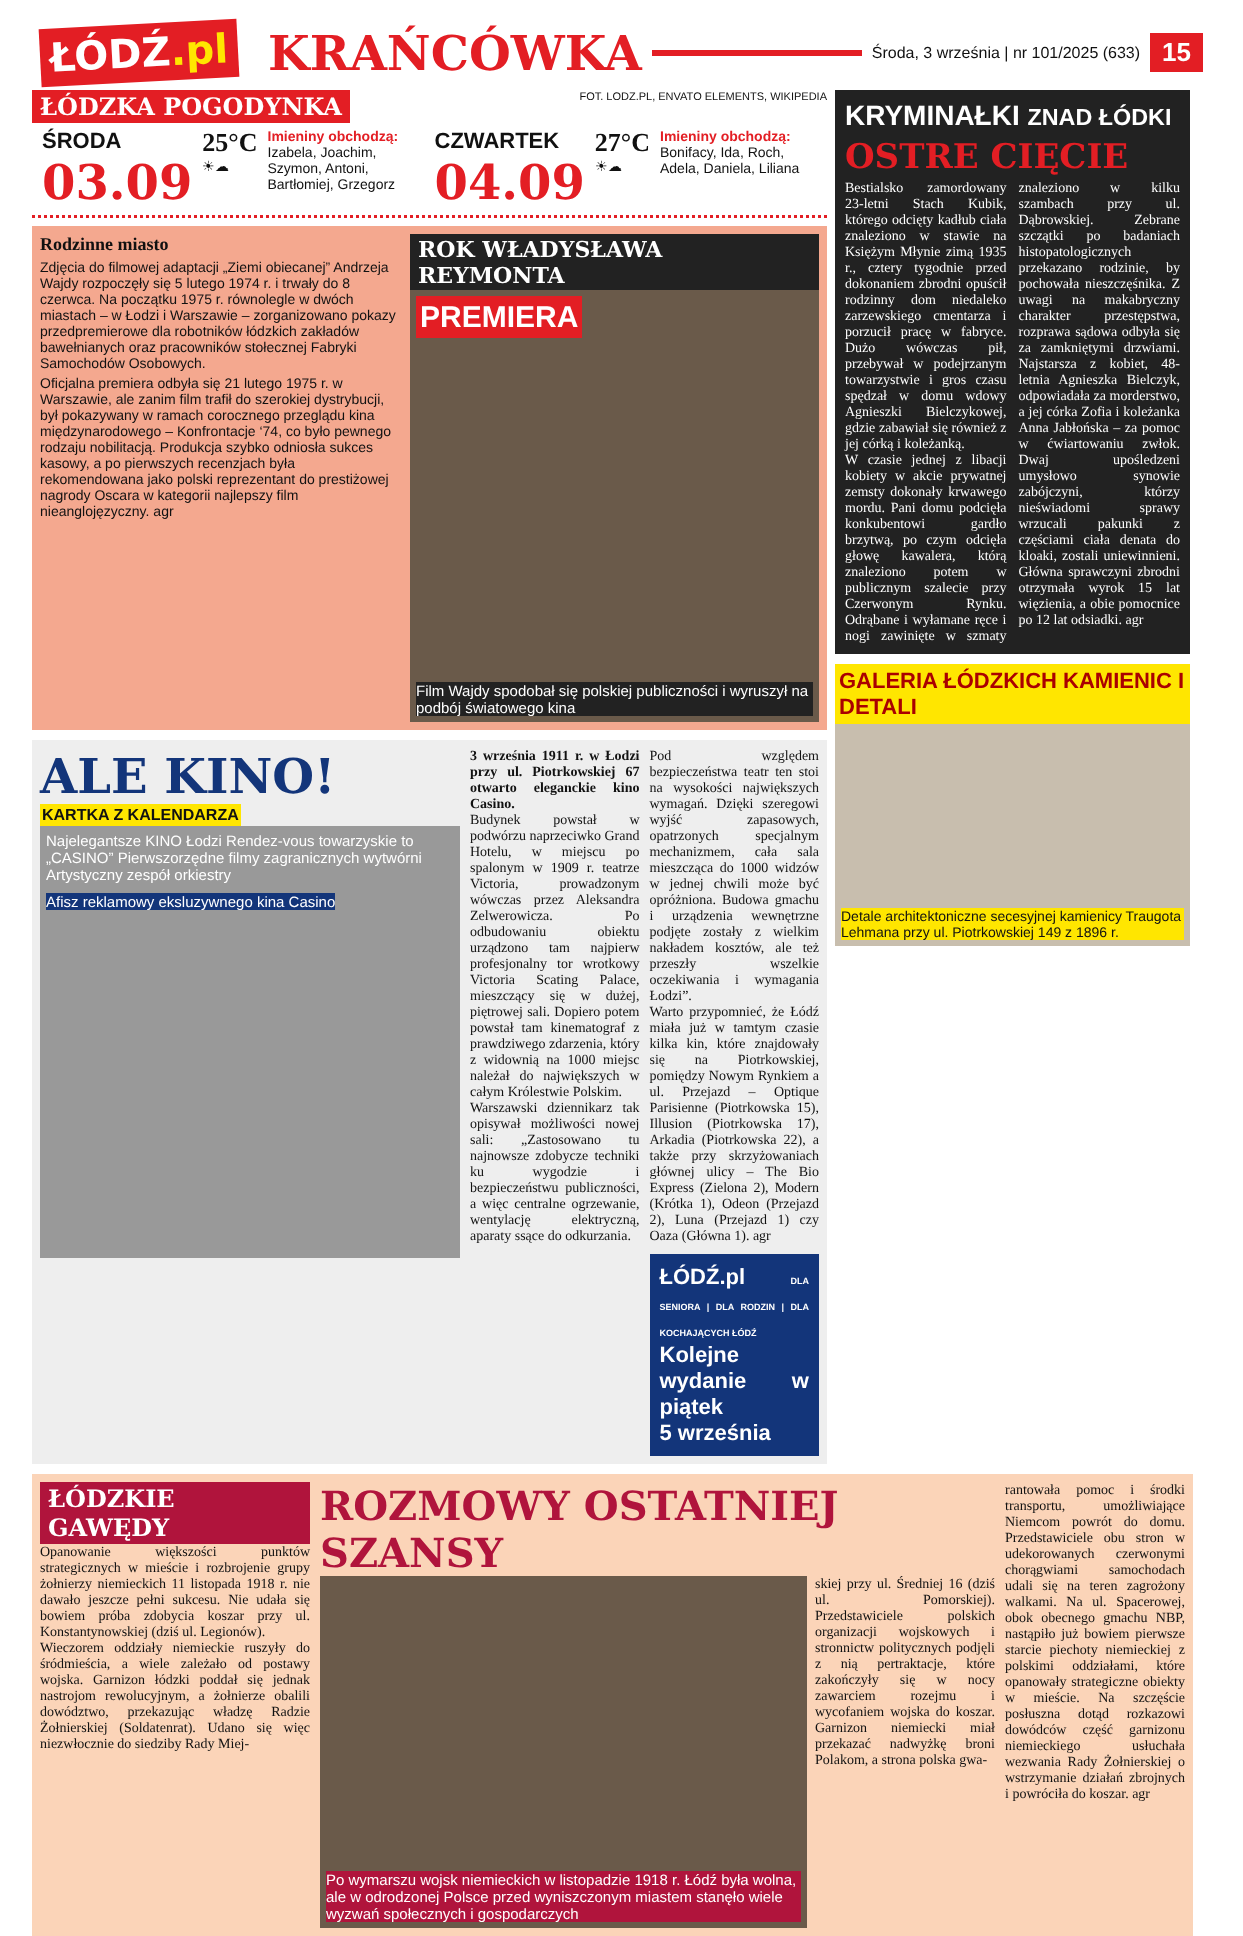ŁÓDŹ.pl
KRAŃCÓWKA
Środa, 3 września | nr 101/2025 (633)
15
ŁÓDZKA POGODYNKA FOT. LODZ.PL, ENVATO ELEMENTS, WIKIPEDIA
ŚRODA
03.09
25°C ☀☁ Imieniny obchodzą:
Izabela, Joachim, Szymon, Antoni, Bartłomiej, Grzegorz
CZWARTEK
04.09
27°C ☀☁ Imieniny obchodzą:
Bonifacy, Ida, Roch, Adela, Daniela, Liliana
Rodzinne miasto
Zdjęcia do filmowej adaptacji „Ziemi obiecanej” Andrzeja Wajdy rozpoczęły się 5 lutego 1974 r. i trwały do 8 czerwca. Na początku 1975 r. równolegle w dwóch miastach – w Łodzi i Warszawie – zorganizowano pokazy przedpremierowe dla robotników łódzkich zakładów bawełnianych oraz pracowników stołecznej Fabryki Samochodów Osobowych.
Oficjalna premiera odbyła się 21 lutego 1975 r. w Warszawie, ale zanim film trafił do szerokiej dystrybucji, był pokazywany w ramach corocznego przeglądu kina międzynarodowego – Konfrontacje ‘74, co było pewnego rodzaju nobilitacją. Produkcja szybko odniosła sukces kasowy, a po pierwszych recenzjach była rekomendowana jako polski reprezentant do prestiżowej nagrody Oscara w kategorii najlepszy film nieanglojęzyczny. agr
ROK WŁADYSŁAWA REYMONTA
PREMIERA
Film Wajdy spodobał się polskiej publiczności i wyruszył na podbój światowego kina
ALE KINO!
KARTKA Z KALENDARZA
Najelegantsze KINO Łodzi Rendez-vous towarzyskie to „CASINO” Pierwszorzędne filmy zagranicznych wytwórni Artystyczny zespół orkiestry
Afisz reklamowy eksluzywnego kina Casino
3 września 1911 r. w Łodzi przy ul. Piotrkowskiej 67 otwarto eleganckie kino Casino.
Budynek powstał w podwórzu naprzeciwko Grand Hotelu, w miejscu po spalonym w 1909 r. teatrze Victoria, prowadzonym wówczas przez Aleksandra Zelwerowicza. Po odbudowaniu obiektu urządzono tam najpierw profesjonalny tor wrotkowy Victoria Scating Palace, mieszczący się w dużej, piętrowej sali. Dopiero potem powstał tam kinematograf z prawdziwego zdarzenia, który z widownią na 1000 miejsc należał do największych w całym Królestwie Polskim.
Warszawski dziennikarz tak opisywał możliwości nowej sali: „Zastosowano tu najnowsze zdobycze techniki ku wygodzie i bezpieczeństwu publiczności, a więc centralne ogrzewanie, wentylację elektryczną, aparaty ssące do odkurzania.
Pod względem bezpieczeństwa teatr ten stoi na wysokości największych wymagań. Dzięki szeregowi wyjść zapasowych, opatrzonych specjalnym mechanizmem, cała sala mieszcząca do 1000 widzów w jednej chwili może być opróżniona. Budowa gmachu i urządzenia wewnętrzne podjęte zostały z wielkim nakładem kosztów, ale też przeszły wszelkie oczekiwania i wymagania Łodzi”.
Warto przypomnieć, że Łódź miała już w tamtym czasie kilka kin, które znajdowały się na Piotrkowskiej, pomiędzy Nowym Rynkiem a ul. Przejazd – Optique Parisienne (Piotrkowska 15), Illusion (Piotrkowska 17), Arkadia (Piotrkowska 22), a także przy skrzyżowaniach głównej ulicy – The Bio Express (Zielona 2), Modern (Krótka 1), Odeon (Przejazd 2), Luna (Przejazd 1) czy Oaza (Główna 1). agr
ŁÓDŹ.pl DLA SENIORA | DLA RODZIN | DLA KOCHAJĄCYCH ŁÓDŹ
Kolejne wydanie w piątek
5 września
KRYMINAŁKI ZNAD ŁÓDKI
OSTRE CIĘCIE
Bestialsko zamordowany 23-letni Stach Kubik, którego odcięty kadłub ciała znaleziono w stawie na Księżym Młynie zimą 1935 r., cztery tygodnie przed dokonaniem zbrodni opuścił rodzinny dom niedaleko zarzewskiego cmentarza i porzucił pracę w fabryce. Dużo wówczas pił, przebywał w podejrzanym towarzystwie i gros czasu spędzał w domu wdowy Agnieszki Bielczykowej, gdzie zabawiał się również z jej córką i koleżanką.
W czasie jednej z libacji kobiety w akcie prywatnej zemsty dokonały krwawego mordu. Pani domu podcięła konkubentowi gardło brzytwą, po czym odcięła głowę kawalera, którą znaleziono potem w publicznym szalecie przy Czerwonym Rynku. Odrąbane i wyłamane ręce i nogi zawinięte w szmaty znaleziono w kilku szambach przy ul. Dąbrowskiej. Zebrane szczątki po badaniach histopatologicznych przekazano rodzinie, by pochowała nieszczęśnika. Z uwagi na makabryczny charakter przestępstwa, rozprawa sądowa odbyła się za zamkniętymi drzwiami. Najstarsza z kobiet, 48-letnia Agnieszka Bielczyk, odpowiadała za morderstwo, a jej córka Zofia i koleżanka Anna Jabłońska – za pomoc w ćwiartowaniu zwłok. Dwaj upośledzeni umysłowo synowie zabójczyni, którzy nieświadomi sprawy wrzucali pakunki z częściami ciała denata do kloaki, zostali uniewinnieni. Główna sprawczyni zbrodni otrzymała wyrok 15 lat więzienia, a obie pomocnice po 12 lat odsiadki. agr
GALERIA ŁÓDZKICH KAMIENIC I DETALI
Detale architektoniczne secesyjnej kamienicy Traugota Lehmana przy ul. Piotrkowskiej 149 z 1896 r.
ŁÓDZKIE GAWĘDY
Opanowanie większości punktów strategicznych w mieście i rozbrojenie grupy żołnierzy niemieckich 11 listopada 1918 r. nie dawało jeszcze pełni sukcesu. Nie udała się bowiem próba zdobycia koszar przy ul. Konstantynowskiej (dziś ul. Legionów).
Wieczorem oddziały niemieckie ruszyły do śródmieścia, a wiele zależało od postawy wojska. Garnizon łódzki poddał się jednak nastrojom rewolucyjnym, a żołnierze obalili dowództwo, przekazując władzę Radzie Żołnierskiej (Soldatenrat). Udano się więc niezwłocznie do siedziby Rady Miej-
ROZMOWY OSTATNIEJ SZANSY
Po wymarszu wojsk niemieckich w listopadzie 1918 r. Łódź była wolna, ale w odrodzonej Polsce przed wyniszczonym miastem stanęło wiele wyzwań społecznych i gospodarczych
skiej przy ul. Średniej 16 (dziś ul. Pomorskiej). Przedstawiciele polskich organizacji wojskowych i stronnictw politycznych podjęli z nią pertraktacje, które zakończyły się w nocy zawarciem rozejmu i wycofaniem wojska do koszar. Garnizon niemiecki miał przekazać nadwyżkę broni Polakom, a strona polska gwa-
rantowała pomoc i środki transportu, umożliwiające Niemcom powrót do domu. Przedstawiciele obu stron w udekorowanych czerwonymi chorągwiami samochodach udali się na teren zagrożony walkami. Na ul. Spacerowej, obok obecnego gmachu NBP, nastąpiło już bowiem pierwsze starcie piechoty niemieckiej z polskimi oddziałami, które opanowały strategiczne obiekty w mieście. Na szczęście posłuszna dotąd rozkazowi dowódców część garnizonu niemieckiego usłuchała wezwania Rady Żołnierskiej o wstrzymanie działań zbrojnych i powróciła do koszar. agr